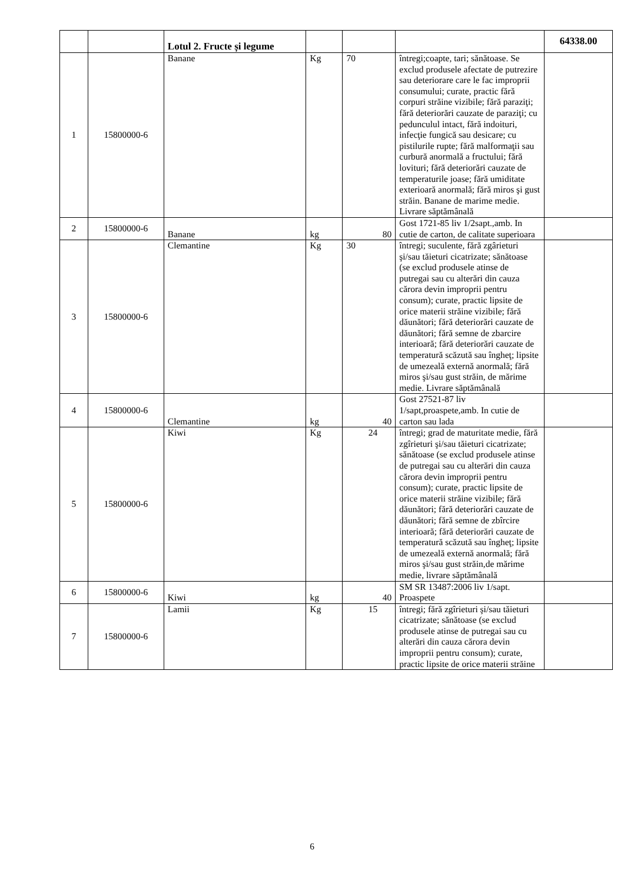| | | Lotul 2. Fructe și legume | | | | 64338.00 |
| 1 | 15800000-6 | Banane | Kg | 70 | întregi;coapte, tari; sănătoase. Se exclud produsele afectate de putrezire sau deteriorare care le fac improprii consumului; curate, practic fără corpuri străine vizibile; fără paraziţi; fără deteriorări cauzate de paraziţi; cu pedunculul intact, fără indoituri, infecţie fungică sau desicare; cu pistilurile rupte; fără malformaţii sau curbură anormală a fructului; fără lovituri; fără deteriorări cauzate de temperaturile joase; fără umiditate exterioară anormală; fără miros şi gust străin. Banane de marime medie. Livrare săptămânală | |
| 2 | 15800000-6 | Banane | kg | 80 | Gost 1721-85 liv 1/2sapt.,amb. In cutie de carton, de calitate superioara | |
| 3 | 15800000-6 | Clemantine | Kg | 30 | întregi; suculente, fără zgârieturi şi/sau tăieturi cicatrizate; sănătoase (se exclud produsele atinse de putregai sau cu alterări din cauza cărora devin improprii pentru consum); curate, practic lipsite de orice materii străine vizibile; fără dăunători; fără deteriorări cauzate de dăunători; fără semne de zbarcire interioară; fără deteriorări cauzate de temperatură scăzută sau îngheţ; lipsite de umezeală externă anormală; fără miros şi/sau gust străin, de mărime medie. Livrare săptămânală | |
| 4 | 15800000-6 | Clemantine | kg | 40 | Gost 27521-87 liv 1/sapt,proaspete,amb. In cutie de carton sau lada | |
| 5 | 15800000-6 | Kiwi | Kg | 24 | întregi; grad de maturitate medie, fără zgîrieturi şi/sau tăieturi cicatrizate; sănătoase (se exclud produsele atinse de putregai sau cu alterări din cauza cărora devin improprii pentru consum); curate, practic lipsite de orice materii străine vizibile; fără dăunători; fără deteriorări cauzate de dăunători; fără semne de zbîrcire interioară; fără deteriorări cauzate de temperatură scăzută sau îngheţ; lipsite de umezeală externă anormală; fără miros şi/sau gust străin,de mărime medie, livrare săptămânală | |
| 6 | 15800000-6 | Kiwi | kg | 40 | SM SR 13487:2006 liv 1/sapt. Proaspete | |
| 7 | 15800000-6 | Lamii | Kg | 15 | întregi; fără zgîrieturi şi/sau tăieturi cicatrizate; sănătoase (se exclud produsele atinse de putregai sau cu alterări din cauza cărora devin improprii pentru consum); curate, practic lipsite de orice materii străine | |
6